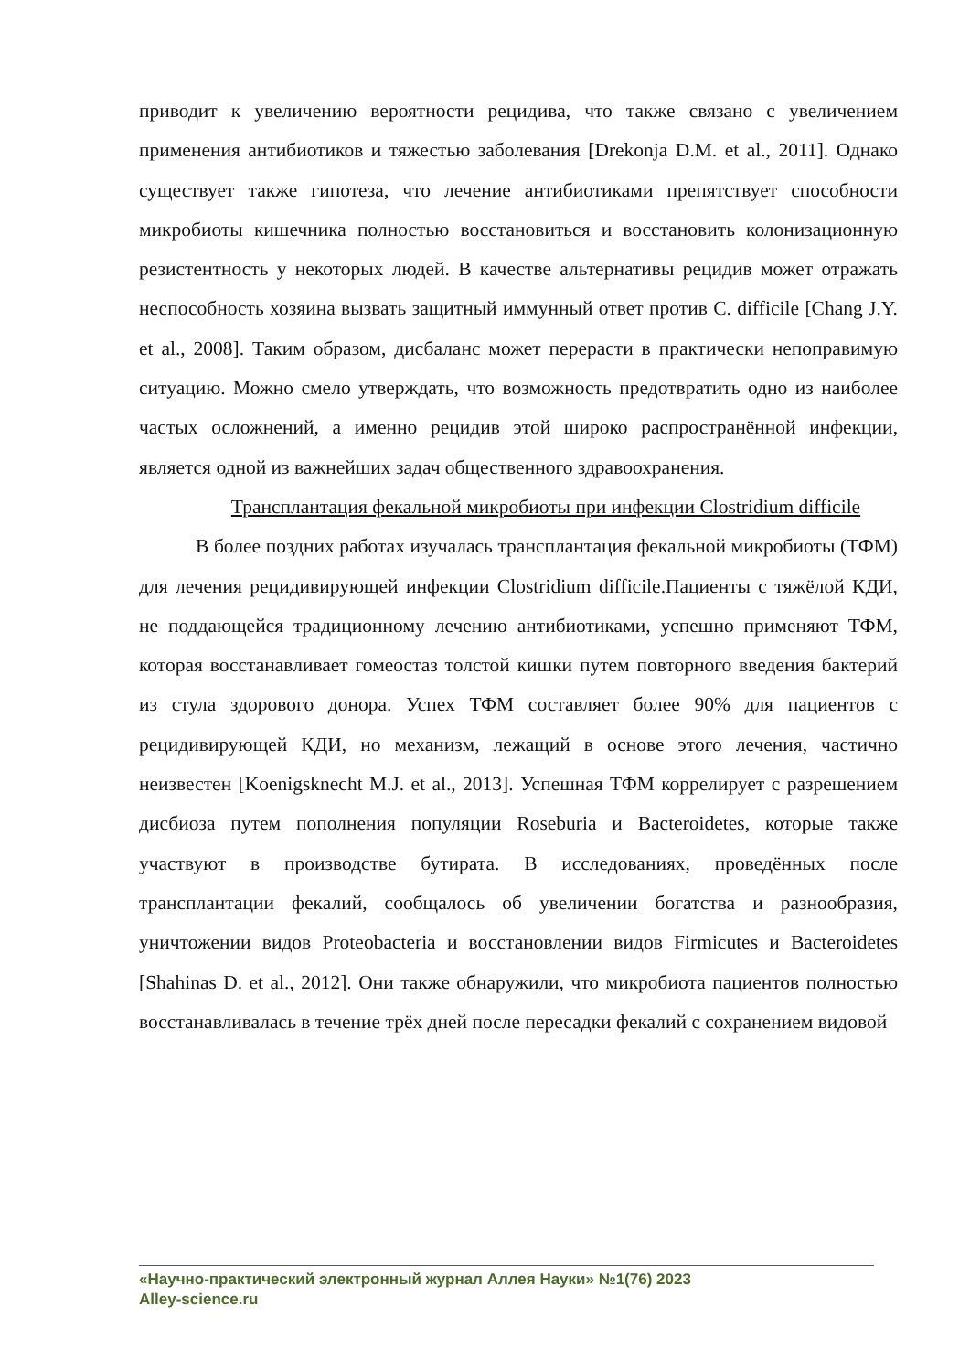приводит к увеличению вероятности рецидива, что также связано с увеличением применения антибиотиков и тяжестью заболевания [Drekonja D.M. et al., 2011]. Однако существует также гипотеза, что лечение антибиотиками препятствует способности микробиоты кишечника полностью восстановиться и восстановить колонизационную резистентность у некоторых людей. В качестве альтернативы рецидив может отражать неспособность хозяина вызвать защитный иммунный ответ против C. difficile [Chang J.Y. et al., 2008]. Таким образом, дисбаланс может перерасти в практически непоправимую ситуацию. Можно смело утверждать, что возможность предотвратить одно из наиболее частых осложнений, а именно рецидив этой широко распространённой инфекции, является одной из важнейших задач общественного здравоохранения.
Трансплантация фекальной микробиоты при инфекции Clostridium difficile
В более поздних работах изучалась трансплантация фекальной микробиоты (ТФМ) для лечения рецидивирующей инфекции Clostridium difficile.Пациенты с тяжёлой КДИ, не поддающейся традиционному лечению антибиотиками, успешно применяют ТФМ, которая восстанавливает гомеостаз толстой кишки путем повторного введения бактерий из стула здорового донора. Успех ТФМ составляет более 90% для пациентов с рецидивирующей КДИ, но механизм, лежащий в основе этого лечения, частично неизвестен [Koenigsknecht M.J. et al., 2013]. Успешная ТФМ коррелирует с разрешением дисбиоза путем пополнения популяции Roseburia и Bacteroidetes, которые также участвуют в производстве бутирата. В исследованиях, проведённых после трансплантации фекалий, сообщалось об увеличении богатства и разнообразия, уничтожении видов Proteobacteria и восстановлении видов Firmicutes и Bacteroidetes [Shahinas D. et al., 2012]. Они также обнаружили, что микробиота пациентов полностью восстанавливалась в течение трёх дней после пересадки фекалий с сохранением видовой
«Научно-практический электронный журнал Аллея Науки» №1(76) 2023
Alley-science.ru